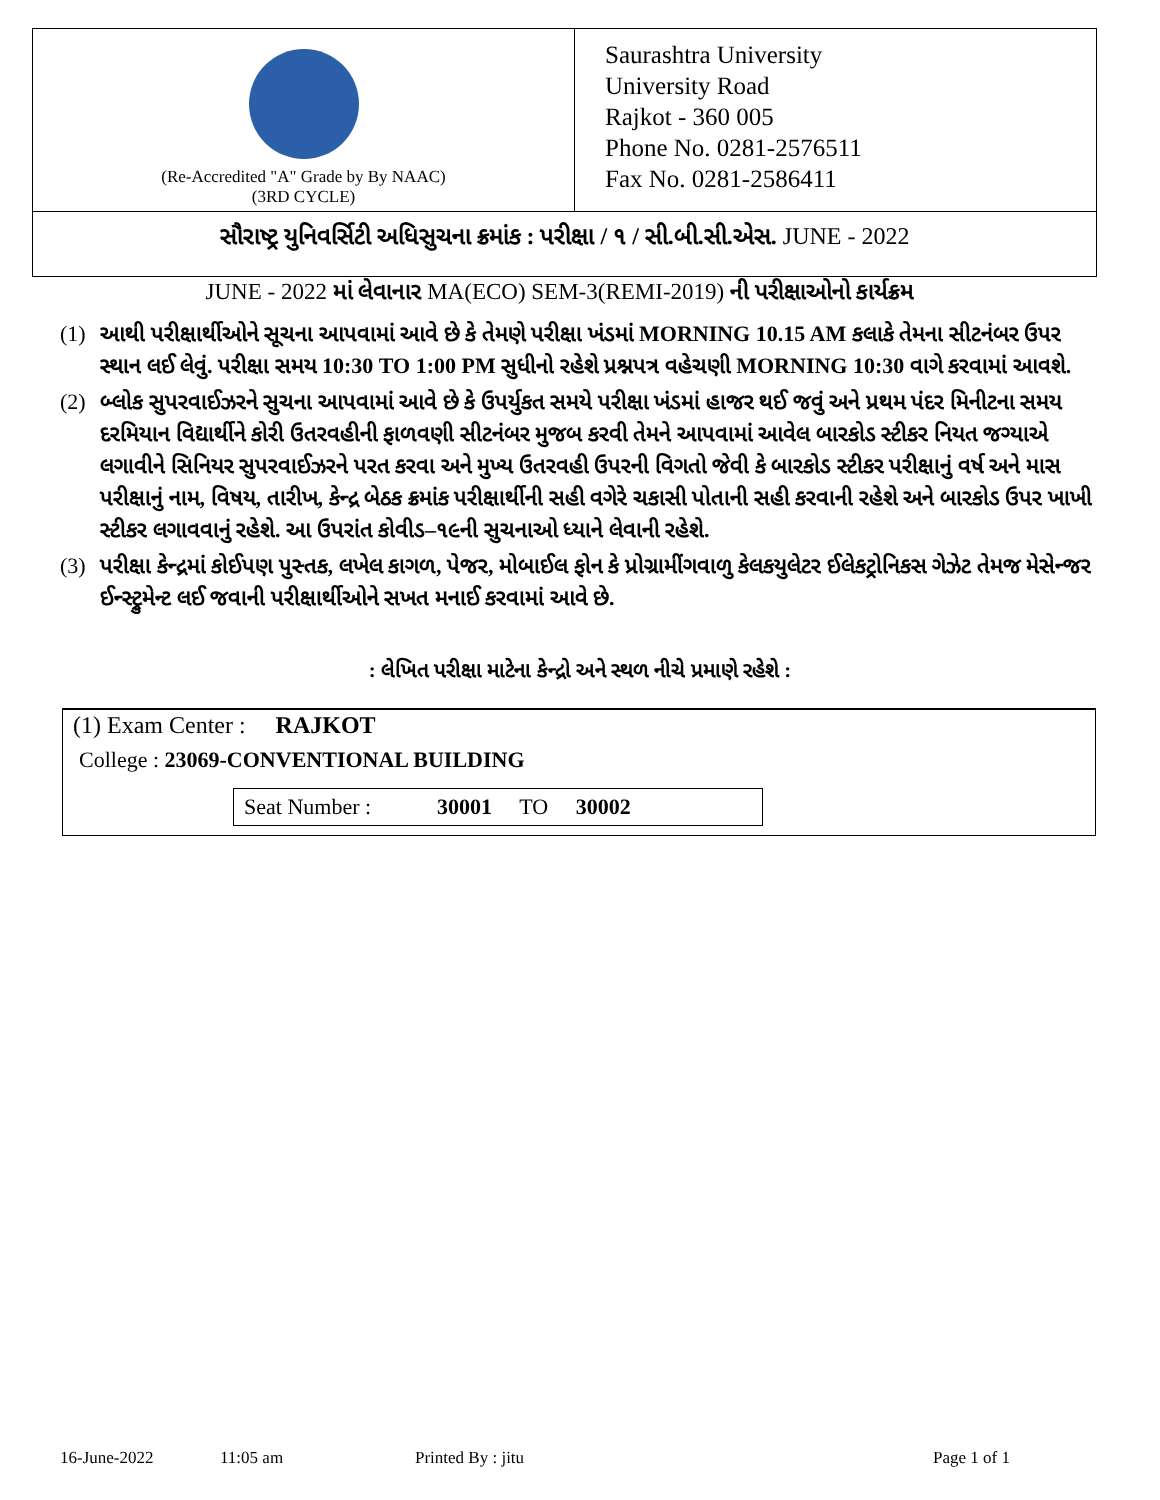(Re-Accredited "A" Grade by By NAAC)
(3RD CYCLE)
Saurashtra University
University Road
Rajkot - 360 005
Phone No. 0281-2576511
Fax No. 0281-2586411
સૌરાષ્ટ્ર યુનિવર્સિટી અધિસુચના ક્રમાંક : પરીક્ષા / ૧ / સી.બી.સી.એસ. JUNE - 2022
JUNE - 2022 માં લેવાનાર MA(ECO) SEM-3(REMI-2019) ની પરીક્ષાઓનો કાર્યક્રમ
(1) આથી પરીક્ષાર્થીઓને સૂચના આપવામાં આવે છે કે તેમણે પરીક્ષા ખંડમાં MORNING 10.15 AM કલાકે તેમના સીટનંબર ઉપર સ્થાન લઈ લેવું. પરીક્ષા સમય 10:30 TO 1:00 PM સુધીનો રહેશે પ્રશ્નપત્ર વહેચણી MORNING 10:30 વાગે કરવામાં આવશે.
(2) બ્લોક સુપરવાઈઝરને સુચના આપવામાં આવે છે કે ઉપર્યુકત સમયે પરીક્ષા ખંડમાં હાજર થઈ જવું અને પ્રથમ પંદર મિનીટના સમય દરમિયાન વિદ્યાર્થીને કોરી ઉતરવહીની ફાળવણી સીટનંબર મુજબ કરવી તેમને આપવામાં આવેલ બારકોડ સ્ટીકર નિયત જગ્યાએ લગાવીને સિનિયર સુપરવાઈઝરને પરત કરવા અને મુખ્ય ઉતરવહી ઉપરની વિગતો જેવી કે બારકોડ સ્ટીકર પરીક્ષાનું વર્ષ અને માસ પરીક્ષાનું નામ, વિષય, તારીખ, કેન્દ્ર બેઠક ક્રમાંક પરીક્ષાર્થીની સહી વગેરે ચકાસી પોતાની સહી કરવાની રહેશે અને બારકોડ ઉપર ખાખી સ્ટીકર લગાવવાનું રહેશે. આ ઉપરાંત કોવીડ–૧૯ની સુચનાઓ ધ્યાને લેવાની રહેશે.
(3) પરીક્ષા કેન્દ્રમાં કોઈપણ પુસ્તક, લખેલ કાગળ, પેજર, મોબાઈલ ફોન કે પ્રોગ્રામીંગવાળુ કેલકયુલેટર ઈલેકટ્રોનિકસ ગેઝેટ તેમજ મેસેન્જર ઈન્સ્ટ્રુમેન્ટ લઈ જવાની પરીક્ષાર્થીઓને સખત મનાઈ કરવામાં આવે છે.
: લેખિત પરીક્ષા માટેના કેન્દ્રો અને સ્થળ નીચે પ્રમાણે રહેશે :
(1) Exam Center : RAJKOT
College : 23069-CONVENTIONAL BUILDING
Seat Number : 30001 TO 30002
16-June-2022 11:05 am Printed By : jitu Page 1 of 1